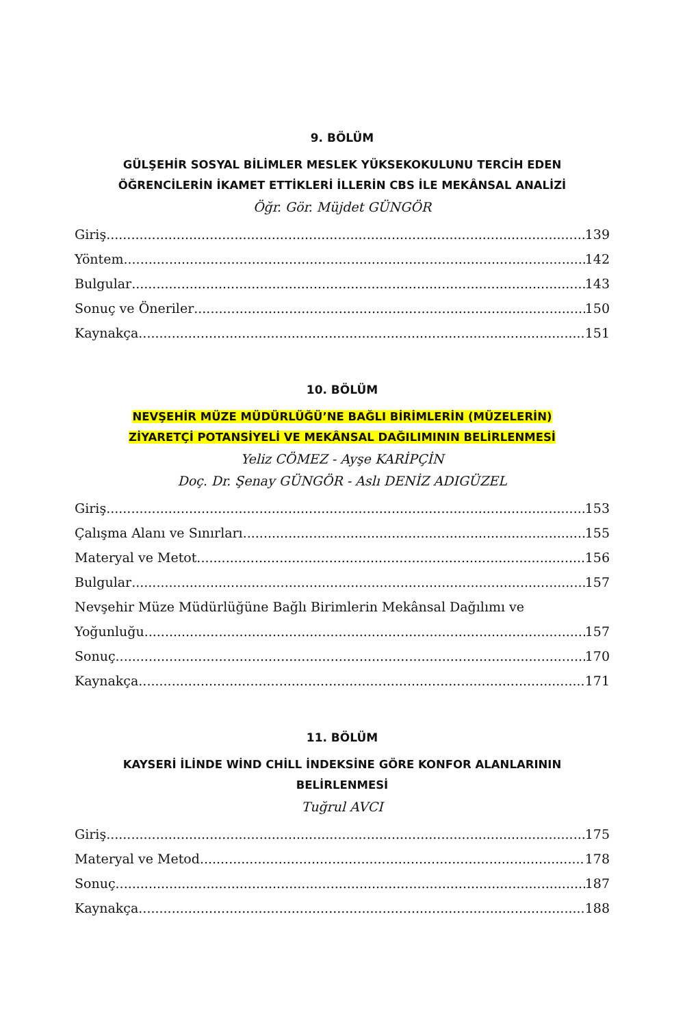9. BÖLÜM
GÜLŞEHİR SOSYAL BİLİMLER MESLEK YÜKSEKOKULUNU TERCİH EDEN
ÖĞRENCİLERİN İKAMET ETTİKLERİ İLLERİN CBS İLE MEKÂNSAL ANALİZİ
Öğr. Gör. Müjdet GÜNGÖR
Giriş 139
Yöntem 142
Bulgular 143
Sonuç ve Öneriler 150
Kaynakça 151
10. BÖLÜM
NEVŞEHİR MÜZE MÜDÜRLÜĞÜ’NE BAĞLI BİRİMLERİN (MÜZELERİN)
ZİYARETÇİ POTANSİYELİ VE MEKÂNSAL DAĞILIMININ BELİRLENMESİ
Yeliz CÖMEZ - Ayşe KARİPÇİN
Doç. Dr. Şenay GÜNGÖR - Aslı DENİZ ADIGÜZEL
Giriş 153
Çalışma Alanı ve Sınırları 155
Materyal ve Metot 156
Bulgular 157
Nevşehir Müze Müdürlüğüne Bağlı Birimlerin Mekânsal Dağılımı ve
Yoğunluğu 157
Sonuç 170
Kaynakça 171
11. BÖLÜM
KAYSERİ İLİNDE WİND CHİLL İNDEKSİNE GÖRE KONFOR ALANLARININ
BELİRLENMESİ
Tuğrul AVCI
Giriş 175
Materyal ve Metod 178
Sonuç 187
Kaynakça 188